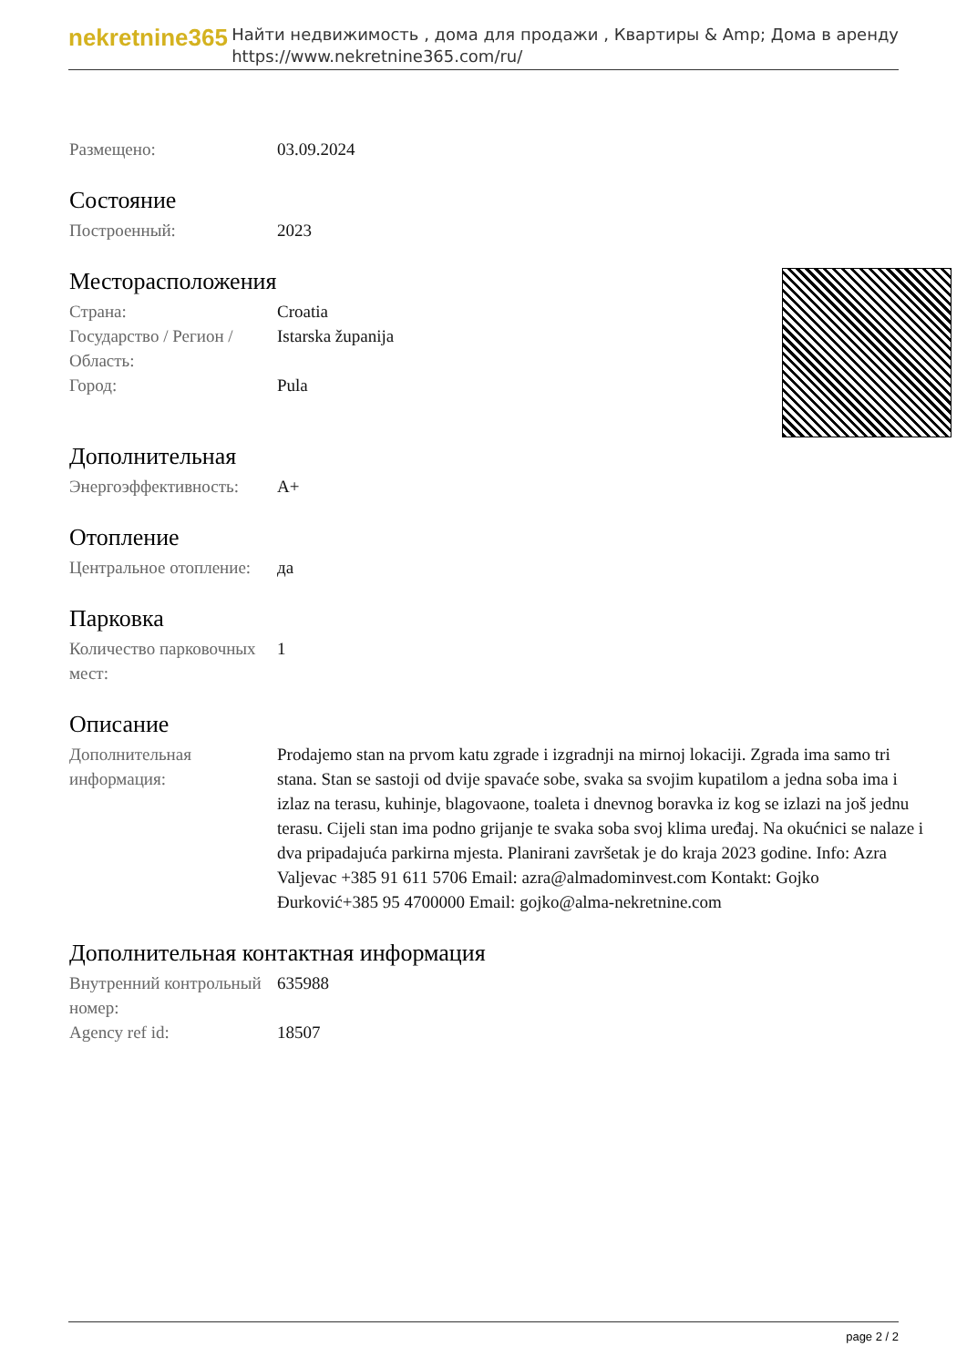nekretnine365
Найти недвижимость , дома для продажи , Квартиры & Amp; Дома в аренду
https://www.nekretnine365.com/ru/
| Размещено: | 03.09.2024 |
Состояние
| Построенный: | 2023 |
Месторасположения
| Страна: | Croatia |
| Государство / Регион / Область: | Istarska županija |
| Город: | Pula |
Дополнительная
| Энергоэффективность: | A+ |
Отопление
| Центральное отопление: | да |
Парковка
| Количество парковочных мест: | 1 |
Описание
| Дополнительная информация: | Prodajemo stan na prvom katu zgrade i izgradnji na mirnoj lokaciji. Zgrada ima samo tri stana. Stan se sastoji od dvije spavaće sobe, svaka sa svojim kupatilom a jedna soba ima i izlaz na terasu, kuhinje, blagovaone, toaleta i dnevnog boravka iz kog se izlazi na još jednu terasu. Cijeli stan ima podno grijanje te svaka soba svoj klima uređaj. Na okućnici se nalaze i dva pripadajuća parkirna mjesta. Planirani završetak je do kraja 2023 godine. Info: Azra Valjevac +385 91 611 5706 Email: azra@almadominvest.com Kontakt: Gojko Đurković+385 95 4700000 Email: gojko@alma-nekretnine.com |
Дополнительная контактная информация
| Внутренний контрольный номер: | 635988 |
| Agency ref id: | 18507 |
page 2 / 2